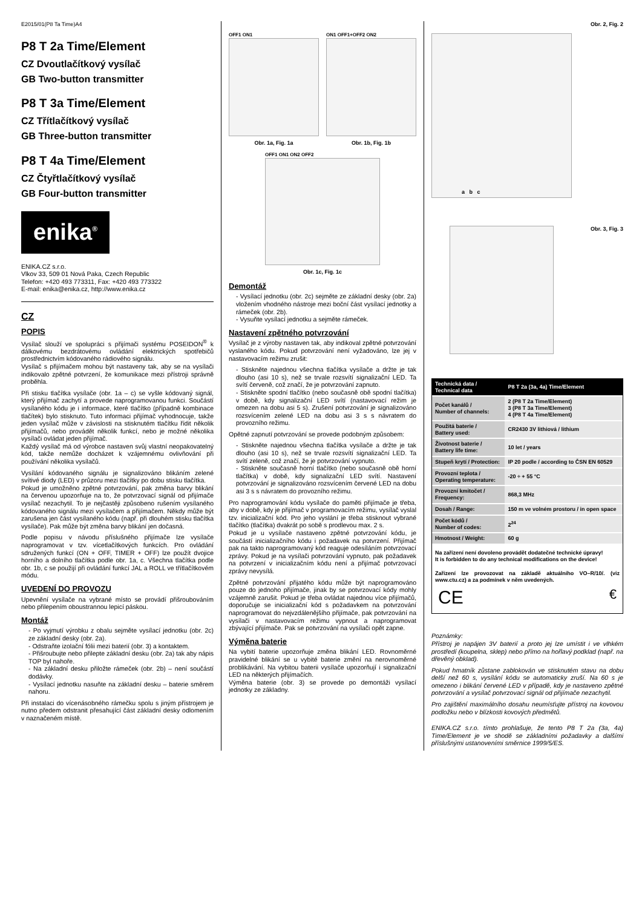E2015/01(P8 Ta Time)A4
P8 T 2a Time/Element
CZ Dvoutlačítkový vysílač
GB Two-button transmitter
P8 T 3a Time/Element
CZ Třítlačítkový vysílač
GB Three-button transmitter
P8 T 4a Time/Element
CZ Čtyřtlačítkový vysílač
GB Four-button transmitter
enika<sup>®</sup>
ENIKA.CZ s.r.o.
Vlkov 33, 509 01 Nová Paka, Czech Republic
Telefon: +420 493 773311, Fax: +420 493 773322
E-mail: enika@enika.cz, http://www.enika.cz
CZ
POPIS
Vysílač slouží ve spolupráci s přijímači systému POSEIDON<sup>®</sup> k dálkovému bezdrátovému ovládání elektrických spotřebičů prostřednictvím kódovaného rádiového signálu.
Vysílač s přijímačem mohou být nastaveny tak, aby se na vysílači indikovalo zpětné potvrzení, že komunikace mezi přístroji správně proběhla.
Při stisku tlačítka vysílače (obr. 1a – c) se vyšle kódovaný signál, který přijímač zachytí a provede naprogramovanou funkci. Součástí vysílaného kódu je i informace, které tlačítko (případně kombinace tlačítek) bylo stisknuto. Tuto informaci přijímač vyhodnocuje, takže jeden vysílač může v závislosti na stisknutém tlačítku řídit několik přijímačů, nebo provádět několik funkcí, nebo je možné několika vysílači ovládat jeden přijímač.
Každý vysílač má od výrobce nastaven svůj vlastní neopakovatelný kód, takže nemůže docházet k vzájemnému ovlivňování při používání několika vysílačů.
Vysílání kódovaného signálu je signalizováno blikáním zelené svítivé diody (LED) v průzoru mezi tlačítky po dobu stisku tlačítka.
Pokud je umožněno zpětné potvrzování, pak změna barvy blikání na červenou upozorňuje na to, že potvrzovací signál od přijímače vysílač nezachytil. To je nejčastěji způsobeno rušením vysílaného kódovaného signálu mezi vysílačem a přijímačem. Někdy může být zarušena jen část vysílaného kódu (např. při dlouhém stisku tlačítka vysílače). Pak může být změna barvy blikání jen dočasná.
Podle popisu v návodu příslušného přijímače lze vysílače naprogramovat v tzv. vícetlačítkových funkcích. Pro ovládání sdružených funkcí (ON + OFF, TIMER + OFF) lze použít dvojice horního a dolního tlačítka podle obr. 1a, c. Všechna tlačítka podle obr. 1b, c se použijí při ovládání funkcí JAL a ROLL ve třítlačítkovém módu.
UVEDENÍ DO PROVOZU
Upevnění vysílače na vybrané místo se provádí přišroubováním nebo přilepením oboustrannou lepicí páskou.
Montáž
- Po vyjmutí výrobku z obalu sejměte vysílací jednotku (obr. 2c) ze základní desky (obr. 2a).
- Odstraňte izolační fólii mezi baterií (obr. 3) a kontaktem.
- Přišroubujte nebo přilepte základní desku (obr. 2a) tak aby nápis TOP byl nahoře.
- Na základní desku přiložte rámeček (obr. 2b) – není součástí dodávky.
- Vysílací jednotku nasuňte na základní desku – baterie směrem nahoru.
Při instalaci do vícenásobného rámečku spolu s jiným přístrojem je nutno předem odstranit přesahující část základní desky odlomením v naznačeném místě.
OFF1 ON1
Obr. 1a, Fig. 1a
ON1 OFF1+OFF2 ON2
Obr. 1b, Fig. 1b
OFF1 ON1 ON2 OFF2
Obr. 1c, Fig. 1c
Demontáž
- Vysílací jednotku (obr. 2c) sejměte ze základní desky (obr. 2a) vložením vhodného nástroje mezi boční část vysílací jednotky a rámeček (obr. 2b).
- Vysuňte vysílací jednotku a sejměte rámeček.
Nastavení zpětného potvrzování
Vysílač je z výroby nastaven tak, aby indikoval zpětné potvrzování vyslaného kódu. Pokud potvrzování není vyžadováno, lze jej v nastavovacím režimu zrušit:
- Stiskněte najednou všechna tlačítka vysílače a držte je tak dlouho (asi 10 s), než se trvale rozsvítí signalizační LED. Ta svítí červeně, což značí, že je potvrzování zapnuto.
- Stiskněte spodní tlačítko (nebo současně obě spodní tlačítka) v době, kdy signalizační LED svítí (nastavovací režim je omezen na dobu asi 5 s). Zrušení potvrzování je signalizováno rozsvícením zelené LED na dobu asi 3 s s návratem do provozního režimu.
Opětné zapnutí potvrzování se provede podobným způsobem:
- Stiskněte najednou všechna tlačítka vysílače a držte je tak dlouho (asi 10 s), než se trvale rozsvítí signalizační LED. Ta svítí zeleně, což značí, že je potvrzování vypnuto.
- Stiskněte současně horní tlačítko (nebo současně obě horní tlačítka) v době, kdy signalizační LED svítí. Nastavení potvrzování je signalizováno rozsvícením červené LED na dobu asi 3 s s návratem do provozního režimu.
Pro naprogramování kódu vysílače do paměti přijímače je třeba, aby v době, kdy je přijímač v programovacím režimu, vysílač vyslal tzv. inicializační kód. Pro jeho vyslání je třeba stisknout vybrané tlačítko (tlačítka) dvakrát po sobě s prodlevou max. 2 s.
Pokud je u vysílače nastaveno zpětné potvrzování kódu, je součástí inicializačního kódu i požadavek na potvrzení. Přijímač pak na takto naprogramovaný kód reaguje odesíláním potvrzovací zprávy. Pokud je na vysílači potvrzování vypnuto, pak požadavek na potvrzení v inicializačním kódu není a přijímač potvrzovací zprávy nevysílá.
Zpětné potvrzování přijatého kódu může být naprogramováno pouze do jednoho přijímače, jinak by se potvrzovací kódy mohly vzájemně zarušit. Pokud je třeba ovládat najednou více přijímačů, doporučuje se inicializační kód s požadavkem na potvrzování naprogramovat do nejvzdálenějšího přijímače, pak potvrzování na vysílači v nastavovacím režimu vypnout a naprogramovat zbývající přijímače. Pak se potvrzování na vysílači opět zapne.
Výměna baterie
Na vybití baterie upozorňuje změna blikání LED. Rovnoměrné pravidelné blikání se u vybité baterie změní na nerovnoměrné problikávání. Na vybitou baterii vysílače upozorňují i signalizační LED na některých přijímačích.
Výměna baterie (obr. 3) se provede po demontáži vysílací jednotky ze základny.
Obr. 2, Fig. 2
a b c
Obr. 3, Fig. 3
| Technická data / Technical data | P8 T 2a (3a, 4a) Time/Element |
| --- | --- |
| Počet kanálů / Number of channels: | 2 (P8 T 2a Time/Element) 3 (P8 T 3a Time/Element) 4 (P8 T 4a Time/Element) |
| Použitá baterie / Battery used: | CR2430 3V lithiová / lithium |
| Životnost baterie / Battery life time: | 10 let / years |
| Stupeň krytí / Protection: | IP 20 podle / according to ČSN EN 60529 |
| Provozní teplota / Operating temperature: | -20 ÷ + 55 °C |
| Provozní kmitočet / Frequency: | 868,3 MHz |
| Dosah / Range: | 150 m ve volném prostoru / in open space |
| Počet kódů / Number of codes: | 2<sup>24</sup> |
| Hmotnost / Weight: | 60 g |
Na zařízení není dovoleno provádět dodatečné technické úpravy!
It is forbidden to do any technical modifications on the device!
Zařízení lze provozovat na základě aktuálního VO–R/10/. (viz www.ctu.cz) a za podmínek v něm uvedených.
CE €
Poznámky:
Přístroj je napájen 3V baterií a proto jej lze umístit i ve vlhkém prostředí (koupelna, sklep) nebo přímo na hořlavý podklad (např. na dřevěný obklad).
Pokud hmatník zůstane zablokován ve stisknutém stavu na dobu delší než 60 s, vysílání kódu se automaticky zruší. Na 60 s je omezeno i blikání červené LED v případě, kdy je nastaveno zpětné potvrzování a vysílač potvrzovací signál od přijímače nezachytil.
Pro zajištění maximálního dosahu neumísťujte přístroj na kovovou podložku nebo v blízkosti kovových předmětů.
ENIKA.CZ s.r.o. tímto prohlašuje, že tento P8 T 2a (3a, 4a) Time/Element je ve shodě se základními požadavky a dalšími příslušnými ustanoveními směrnice 1999/5/ES.